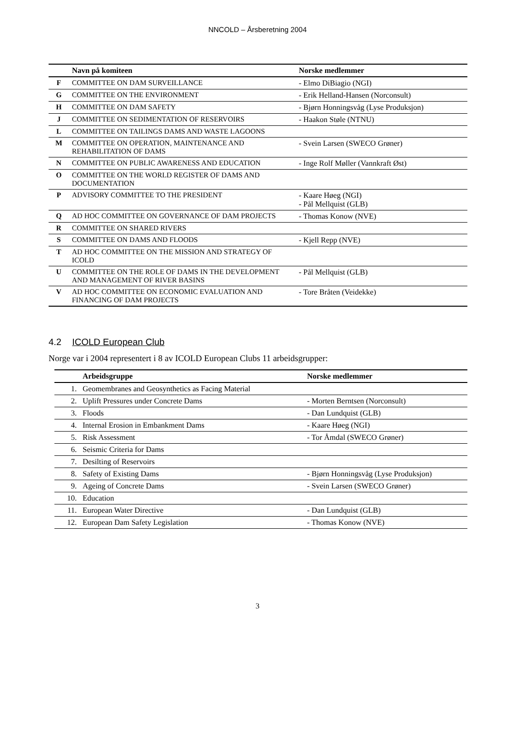NNCOLD – Årsberetning 2004
| | Navn på komiteen | Norske medlemmer |
| --- | --- | --- |
| F | COMMITTEE ON DAM SURVEILLANCE | - Elmo DiBiagio (NGI) |
| G | COMMITTEE ON THE ENVIRONMENT | - Erik Helland-Hansen (Norconsult) |
| H | COMMITTEE ON DAM SAFETY | - Bjørn Honningsvåg (Lyse Produksjon) |
| J | COMMITTEE ON SEDIMENTATION OF RESERVOIRS | - Haakon Støle (NTNU) |
| L | COMMITTEE ON TAILINGS DAMS AND WASTE LAGOONS | |
| M | COMMITTEE ON OPERATION, MAINTENANCE AND REHABILITATION OF DAMS | - Svein Larsen (SWECO Grøner) |
| N | COMMITTEE ON PUBLIC AWARENESS AND EDUCATION | - Inge Rolf Møller (Vannkraft Øst) |
| O | COMMITTEE ON THE WORLD REGISTER OF DAMS AND DOCUMENTATION | |
| P | ADVISORY COMMITTEE TO THE PRESIDENT | - Kaare Høeg (NGI) - Pål Mellquist (GLB) |
| Q | AD HOC COMMITTEE ON GOVERNANCE OF DAM PROJECTS | - Thomas Konow (NVE) |
| R | COMMITTEE ON SHARED RIVERS | |
| S | COMMITTEE ON DAMS AND FLOODS | - Kjell Repp (NVE) |
| T | AD HOC COMMITTEE ON THE MISSION AND STRATEGY OF ICOLD | |
| U | COMMITTEE ON THE ROLE OF DAMS IN THE DEVELOPMENT AND MANAGEMENT OF RIVER BASINS | - Pål Mellquist (GLB) |
| V | AD HOC COMMITTEE ON ECONOMIC EVALUATION AND FINANCING OF DAM PROJECTS | - Tore Bråten (Veidekke) |
4.2 ICOLD European Club
Norge var i 2004 representert i 8 av ICOLD European Clubs 11 arbeidsgrupper:
| | Arbeidsgruppe | Norske medlemmer |
| --- | --- | --- |
| 1. | Geomembranes and Geosynthetics as Facing Material | |
| 2. | Uplift Pressures under Concrete Dams | - Morten Berntsen (Norconsult) |
| 3. | Floods | - Dan Lundquist (GLB) |
| 4. | Internal Erosion in Embankment Dams | - Kaare Høeg (NGI) |
| 5. | Risk Assessment | - Tor Åmdal (SWECO Grøner) |
| 6. | Seismic Criteria for Dams | |
| 7. | Desilting of Reservoirs | |
| 8. | Safety of Existing Dams | - Bjørn Honningsvåg (Lyse Produksjon) |
| 9. | Ageing of Concrete Dams | - Svein Larsen (SWECO Grøner) |
| 10. | Education | |
| 11. | European Water Directive | - Dan Lundquist (GLB) |
| 12. | European Dam Safety Legislation | - Thomas Konow (NVE) |
3